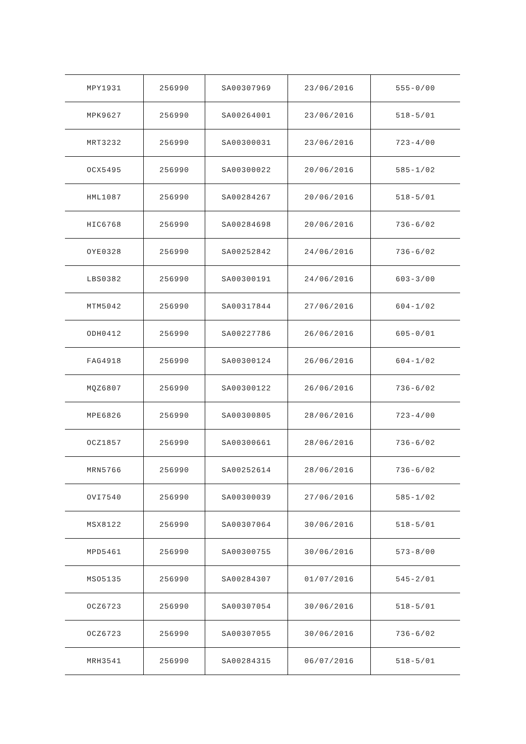| MPY1931 | 256990 | SA00307969 | 23/06/2016 | 555-0/00 |
| MPK9627 | 256990 | SA00264001 | 23/06/2016 | 518-5/01 |
| MRT3232 | 256990 | SA00300031 | 23/06/2016 | 723-4/00 |
| OCX5495 | 256990 | SA00300022 | 20/06/2016 | 585-1/02 |
| HML1087 | 256990 | SA00284267 | 20/06/2016 | 518-5/01 |
| HIC6768 | 256990 | SA00284698 | 20/06/2016 | 736-6/02 |
| OYE0328 | 256990 | SA00252842 | 24/06/2016 | 736-6/02 |
| LBS0382 | 256990 | SA00300191 | 24/06/2016 | 603-3/00 |
| MTM5042 | 256990 | SA00317844 | 27/06/2016 | 604-1/02 |
| ODH0412 | 256990 | SA00227786 | 26/06/2016 | 605-0/01 |
| FAG4918 | 256990 | SA00300124 | 26/06/2016 | 604-1/02 |
| MQZ6807 | 256990 | SA00300122 | 26/06/2016 | 736-6/02 |
| MPE6826 | 256990 | SA00300805 | 28/06/2016 | 723-4/00 |
| OCZ1857 | 256990 | SA00300661 | 28/06/2016 | 736-6/02 |
| MRN5766 | 256990 | SA00252614 | 28/06/2016 | 736-6/02 |
| OVI7540 | 256990 | SA00300039 | 27/06/2016 | 585-1/02 |
| MSX8122 | 256990 | SA00307064 | 30/06/2016 | 518-5/01 |
| MPD5461 | 256990 | SA00300755 | 30/06/2016 | 573-8/00 |
| MSO5135 | 256990 | SA00284307 | 01/07/2016 | 545-2/01 |
| OCZ6723 | 256990 | SA00307054 | 30/06/2016 | 518-5/01 |
| OCZ6723 | 256990 | SA00307055 | 30/06/2016 | 736-6/02 |
| MRH3541 | 256990 | SA00284315 | 06/07/2016 | 518-5/01 |